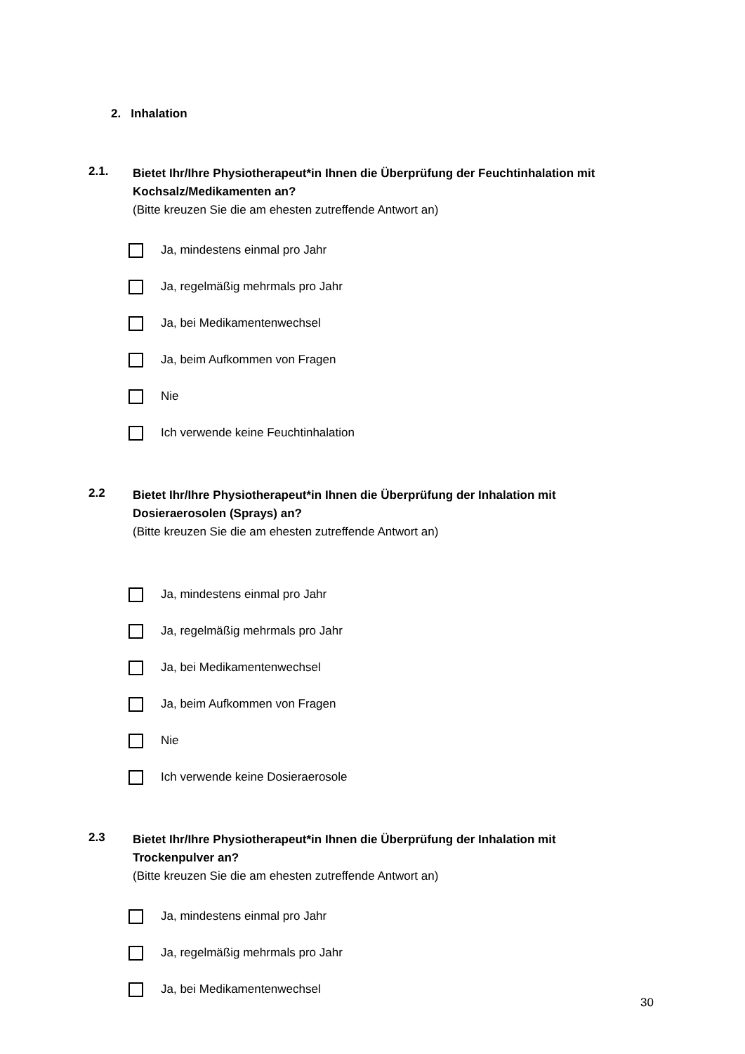2. Inhalation
2.1.
Bietet Ihr/Ihre Physiotherapeut*in Ihnen die Überprüfung der Feuchtinhalation mit Kochsalz/Medikamenten an?
(Bitte kreuzen Sie die am ehesten zutreffende Antwort an)
Ja, mindestens einmal pro Jahr
Ja, regelmäßig mehrmals pro Jahr
Ja, bei Medikamentenwechsel
Ja, beim Aufkommen von Fragen
Nie
Ich verwende keine Feuchtinhalation
2.2
Bietet Ihr/Ihre Physiotherapeut*in Ihnen die Überprüfung der Inhalation mit Dosieraerosolen (Sprays) an?
(Bitte kreuzen Sie die am ehesten zutreffende Antwort an)
Ja, mindestens einmal pro Jahr
Ja, regelmäßig mehrmals pro Jahr
Ja, bei Medikamentenwechsel
Ja, beim Aufkommen von Fragen
Nie
Ich verwende keine Dosieraerosole
2.3
Bietet Ihr/Ihre Physiotherapeut*in Ihnen die Überprüfung der Inhalation mit Trockenpulver an?
(Bitte kreuzen Sie die am ehesten zutreffende Antwort an)
Ja, mindestens einmal pro Jahr
Ja, regelmäßig mehrmals pro Jahr
Ja, bei Medikamentenwechsel
30